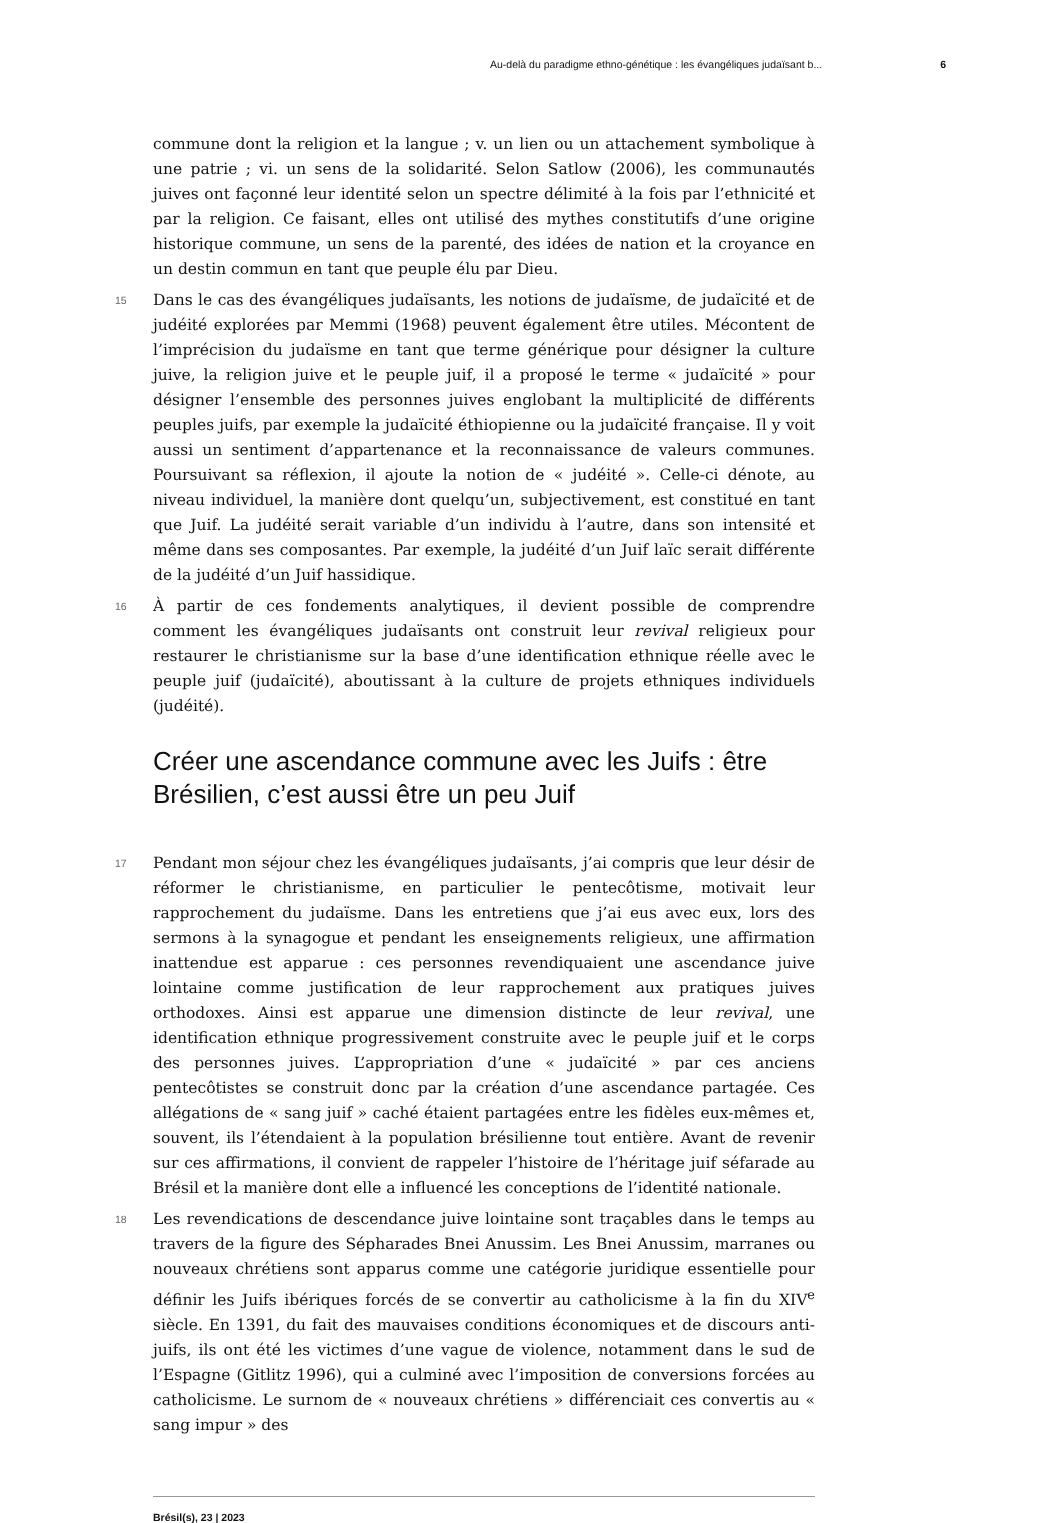Au-delà du paradigme ethno-génétique : les évangéliques judaïsant b... 6
commune dont la religion et la langue ; v. un lien ou un attachement symbolique à une patrie ; vi. un sens de la solidarité. Selon Satlow (2006), les communautés juives ont façonné leur identité selon un spectre délimité à la fois par l’ethnicité et par la religion. Ce faisant, elles ont utilisé des mythes constitutifs d’une origine historique commune, un sens de la parenté, des idées de nation et la croyance en un destin commun en tant que peuple élu par Dieu.
15 Dans le cas des évangéliques judaïsants, les notions de judaïsme, de judaïcité et de judéité explorées par Memmi (1968) peuvent également être utiles. Mécontent de l’imprécision du judaïsme en tant que terme générique pour désigner la culture juive, la religion juive et le peuple juif, il a proposé le terme « judaïcité » pour désigner l’ensemble des personnes juives englobant la multiplicité de différents peuples juifs, par exemple la judaïcité éthiopienne ou la judaïcité française. Il y voit aussi un sentiment d’appartenance et la reconnaissance de valeurs communes. Poursuivant sa réflexion, il ajoute la notion de « judéité ». Celle-ci dénote, au niveau individuel, la manière dont quelqu’un, subjectivement, est constitué en tant que Juif. La judéité serait variable d’un individu à l’autre, dans son intensité et même dans ses composantes. Par exemple, la judéité d’un Juif laïc serait différente de la judéité d’un Juif hassidique.
16 À partir de ces fondements analytiques, il devient possible de comprendre comment les évangéliques judaïsants ont construit leur revival religieux pour restaurer le christianisme sur la base d’une identification ethnique réelle avec le peuple juif (judaïcité), aboutissant à la culture de projets ethniques individuels (judéité).
Créer une ascendance commune avec les Juifs : être Brésilien, c’est aussi être un peu Juif
17 Pendant mon séjour chez les évangéliques judaïsants, j’ai compris que leur désir de réformer le christianisme, en particulier le pentecôtisme, motivait leur rapprochement du judaïsme. Dans les entretiens que j’ai eus avec eux, lors des sermons à la synagogue et pendant les enseignements religieux, une affirmation inattendue est apparue : ces personnes revendiquaient une ascendance juive lointaine comme justification de leur rapprochement aux pratiques juives orthodoxes. Ainsi est apparue une dimension distincte de leur revival, une identification ethnique progressivement construite avec le peuple juif et le corps des personnes juives. L’appropriation d’une « judaïcité » par ces anciens pentecôtistes se construit donc par la création d’une ascendance partagée. Ces allégations de « sang juif » caché étaient partagées entre les fidèles eux-mêmes et, souvent, ils l’étendaient à la population brésilienne tout entière. Avant de revenir sur ces affirmations, il convient de rappeler l’histoire de l’héritage juif séfarade au Brésil et la manière dont elle a influencé les conceptions de l’identité nationale.
18 Les revendications de descendance juive lointaine sont traçables dans le temps au travers de la figure des Sépharades Bnei Anussim. Les Bnei Anussim, marranes ou nouveaux chrétiens sont apparus comme une catégorie juridique essentielle pour définir les Juifs ibériques forcés de se convertir au catholicisme à la fin du XIV<sup>e</sup> siècle. En 1391, du fait des mauvaises conditions économiques et de discours anti-juifs, ils ont été les victimes d’une vague de violence, notamment dans le sud de l’Espagne (Gitlitz 1996), qui a culminé avec l’imposition de conversions forcées au catholicisme. Le surnom de « nouveaux chrétiens » différenciait ces convertis au « sang impur » des
Brésil(s), 23 | 2023